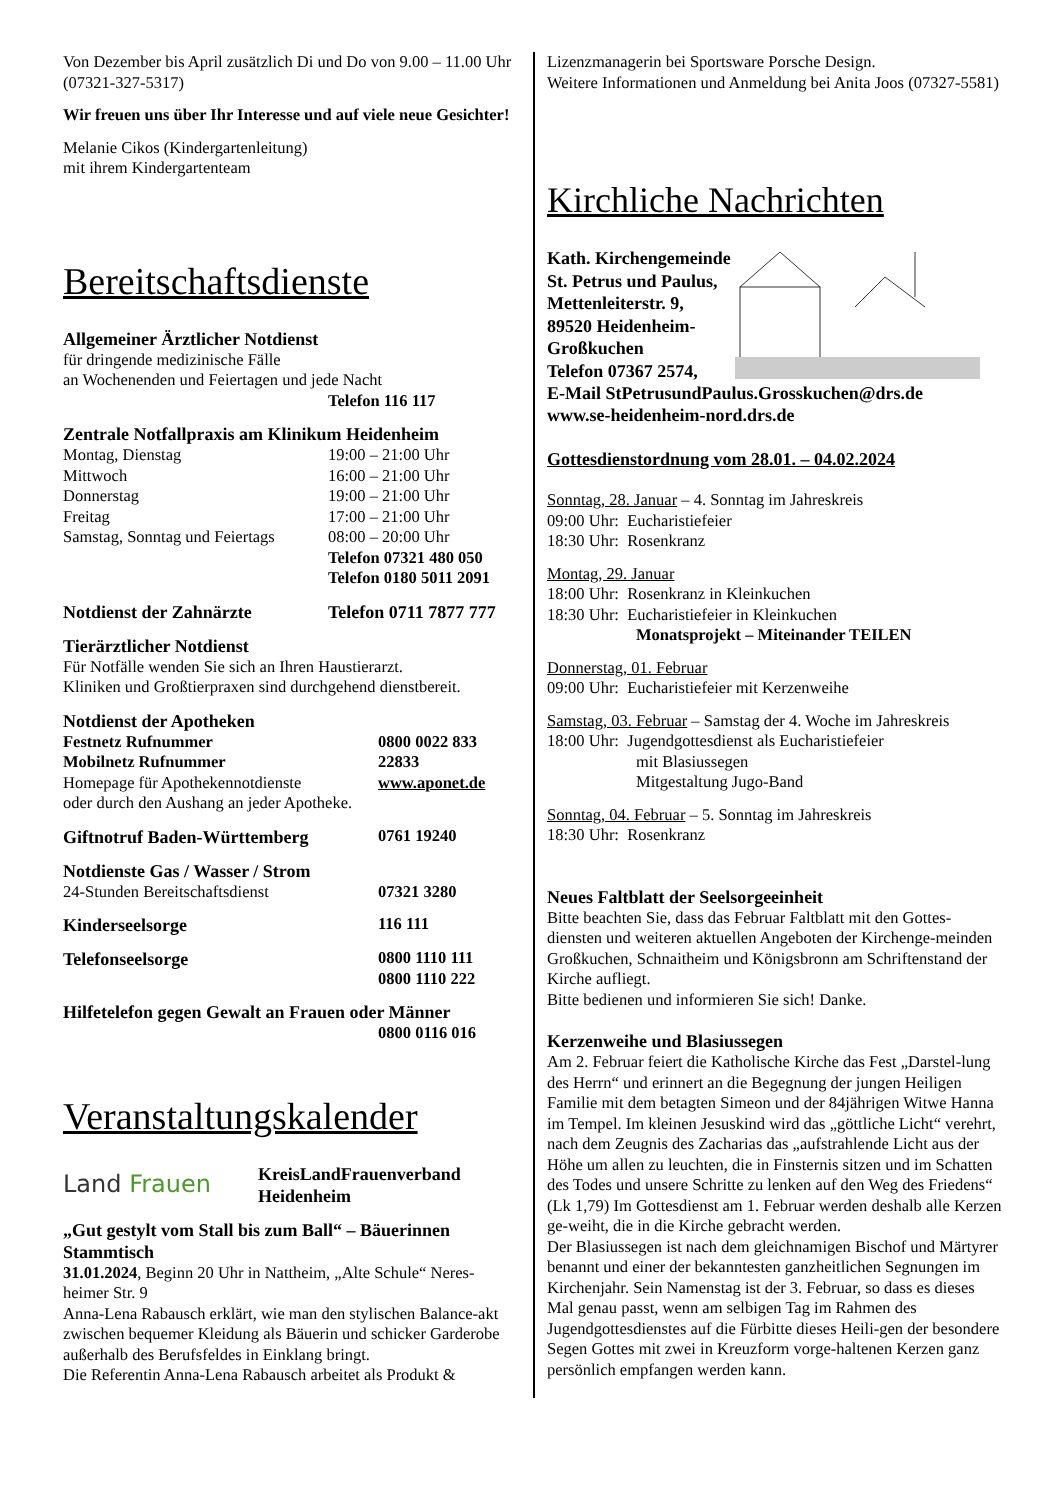Von Dezember bis April zusätzlich Di und Do von 9.00 – 11.00 Uhr (07321-327-5317)
Wir freuen uns über Ihr Interesse und auf viele neue Gesichter!
Melanie Cikos (Kindergartenleitung)
mit ihrem Kindergartenteam
Bereitschaftsdienste
Allgemeiner Ärztlicher Notdienst
für dringende medizinische Fälle
an Wochenenden und Feiertagen und jede Nacht
Telefon 116 117
Zentrale Notfallpraxis am Klinikum Heidenheim
| Montag, Dienstag | 19:00 – 21:00 Uhr |
| Mittwoch | 16:00 – 21:00 Uhr |
| Donnerstag | 19:00 – 21:00 Uhr |
| Freitag | 17:00 – 21:00 Uhr |
| Samstag, Sonntag und Feiertags | 08:00 – 20:00 Uhr |
| | Telefon 07321 480 050 Telefon 0180 5011 2091 |
| Notdienst der Zahnärzte | Telefon 0711 7877 777 |
Tierärztlicher Notdienst
Für Notfälle wenden Sie sich an Ihren Haustierarzt.
Kliniken und Großtierpraxen sind durchgehend dienstbereit.
Notdienst der Apotheken
| Festnetz Rufnummer | 0800 0022 833 |
| Mobilnetz Rufnummer | 22833 |
| Homepage für Apothekennotdienste | www.aponet.de |
| oder durch den Aushang an jeder Apotheke. | |
| Giftnotruf Baden-Württemberg | 0761 19240 |
Notdienste Gas / Wasser / Strom
| 24-Stunden Bereitschaftsdienst | 07321 3280 |
| Kinderseelsorge | 116 111 |
| Telefonseelsorge | 0800 1110 111 0800 1110 222 |
Hilfetelefon gegen Gewalt an Frauen oder Männer
0800 0116 016
Veranstaltungskalender
Land Frauen
KreisLandFrauenverband
Heidenheim
„Gut gestylt vom Stall bis zum Ball“ – Bäuerinnen Stammtisch
31.01.2024, Beginn 20 Uhr in Nattheim, „Alte Schule“ Neres-heimer Str. 9
Anna-Lena Rabausch erklärt, wie man den stylischen Balance-akt zwischen bequemer Kleidung als Bäuerin und schicker Garderobe außerhalb des Berufsfeldes in Einklang bringt.
Die Referentin Anna-Lena Rabausch arbeitet als Produkt &
Lizenzmanagerin bei Sportsware Porsche Design.
Weitere Informationen und Anmeldung bei Anita Joos (07327-5581)
Kirchliche Nachrichten
Kath. Kirchengemeinde
St. Petrus und Paulus,
Mettenleiterstr. 9,
89520 Heidenheim-
Großkuchen
Telefon 07367 2574,
E-Mail StPetrusundPaulus.Grosskuchen@drs.de
www.se-heidenheim-nord.drs.de
Gottesdienstordnung vom 28.01. – 04.02.2024
Sonntag, 28. Januar – 4. Sonntag im Jahreskreis
09:00 Uhr: Eucharistiefeier
18:30 Uhr: Rosenkranz
Montag, 29. Januar
18:00 Uhr: Rosenkranz in Kleinkuchen
18:30 Uhr: Eucharistiefeier in Kleinkuchen
Monatsprojekt – Miteinander TEILEN
Donnerstag, 01. Februar
09:00 Uhr: Eucharistiefeier mit Kerzenweihe
Samstag, 03. Februar – Samstag der 4. Woche im Jahreskreis
18:00 Uhr: Jugendgottesdienst als Eucharistiefeier
mit Blasiussegen
Mitgestaltung Jugo-Band
Sonntag, 04. Februar – 5. Sonntag im Jahreskreis
18:30 Uhr: Rosenkranz
Neues Faltblatt der Seelsorgeeinheit
Bitte beachten Sie, dass das Februar Faltblatt mit den Gottes-diensten und weiteren aktuellen Angeboten der Kirchenge-meinden Großkuchen, Schnaitheim und Königsbronn am Schriftenstand der Kirche aufliegt.
Bitte bedienen und informieren Sie sich! Danke.
Kerzenweihe und Blasiussegen
Am 2. Februar feiert die Katholische Kirche das Fest „Darstel-lung des Herrn“ und erinnert an die Begegnung der jungen Heiligen Familie mit dem betagten Simeon und der 84jährigen Witwe Hanna im Tempel. Im kleinen Jesuskind wird das „göttliche Licht“ verehrt, nach dem Zeugnis des Zacharias das „aufstrahlende Licht aus der Höhe um allen zu leuchten, die in Finsternis sitzen und im Schatten des Todes und unsere Schritte zu lenken auf den Weg des Friedens“ (Lk 1,79) Im Gottesdienst am 1. Februar werden deshalb alle Kerzen ge-weiht, die in die Kirche gebracht werden.
Der Blasiussegen ist nach dem gleichnamigen Bischof und Märtyrer benannt und einer der bekanntesten ganzheitlichen Segnungen im Kirchenjahr. Sein Namenstag ist der 3. Februar, so dass es dieses Mal genau passt, wenn am selbigen Tag im Rahmen des Jugendgottesdienstes auf die Fürbitte dieses Heili-gen der besondere Segen Gottes mit zwei in Kreuzform vorge-haltenen Kerzen ganz persönlich empfangen werden kann.